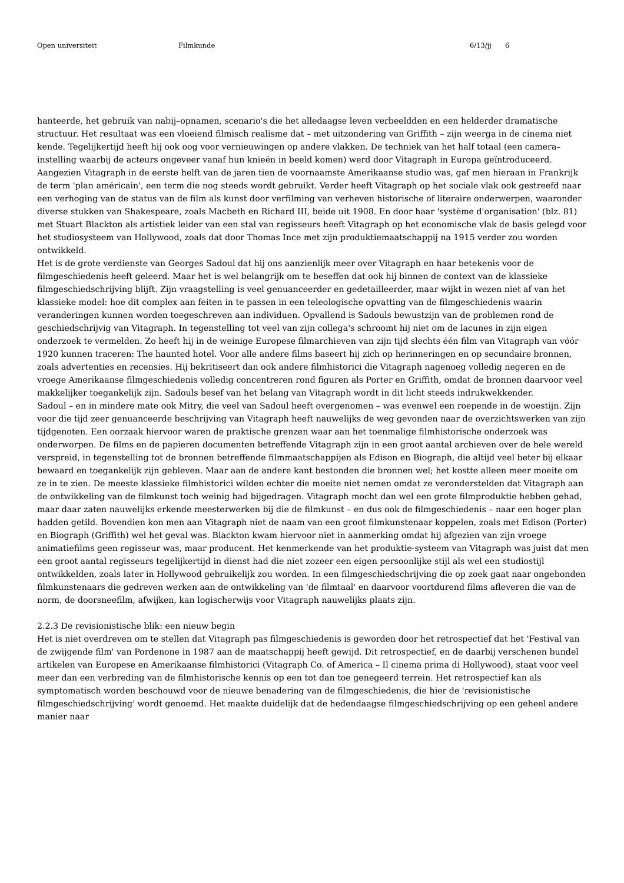Open universiteit Filmkunde 6/13/jj 6
hanteerde, het gebruik van nabij–opnamen, scenario's die het alledaagse leven verbeeldden en een helderder dramatische structuur. Het resultaat was een vloeiend filmisch realisme dat – met uitzondering van Griffith – zijn weerga in de cinema niet kende. Tegelijkertijd heeft hij ook oog voor vernieuwingen op andere vlakken. De techniek van het half totaal (een camera–instelling waarbij de acteurs ongeveer vanaf hun knieën in beeld komen) werd door Vitagraph in Europa geïntroduceerd. Aangezien Vitagraph in de eerste helft van de jaren tien de voornaamste Amerikaanse studio was, gaf men hieraan in Frankrijk de term 'plan américain', een term die nog steeds wordt gebruikt. Verder heeft Vitagraph op het sociale vlak ook gestreefd naar een verhoging van de status van de film als kunst door verfilming van verheven historische of literaire onderwerpen, waaronder diverse stukken van Shakespeare, zoals Macbeth en Richard III, beide uit 1908. En door haar 'système d'organisation' (blz. 81) met Stuart Blackton als artistiek leider van een stal van regisseurs heeft Vitagraph op het economische vlak de basis gelegd voor het studiosysteem van Hollywood, zoals dat door Thomas Ince met zijn produktiemaatschappij na 1915 verder zou worden ontwikkeld.
Het is de grote verdienste van Georges Sadoul dat hij ons aanzienlijk meer over Vitagraph en haar betekenis voor de filmgeschiedenis heeft geleerd. Maar het is wel belangrijk om te beseffen dat ook hij binnen de context van de klassieke filmgeschiedschrijving blijft. Zijn vraagstelling is veel genuanceerder en gedetailleerder, maar wijkt in wezen niet af van het klassieke model: hoe dit complex aan feiten in te passen in een teleologische opvatting van de filmgeschiedenis waarin veranderingen kunnen worden toegeschreven aan individuen. Opvallend is Sadouls bewustzijn van de problemen rond de geschiedschrijvig van Vitagraph. In tegenstelling tot veel van zijn collega's schroomt hij niet om de lacunes in zijn eigen onderzoek te vermelden. Zo heeft hij in de weinige Europese filmarchieven van zijn tijd slechts één film van Vitagraph van vóór 1920 kunnen traceren: The haunted hotel. Voor alle andere films baseert hij zich op herinneringen en op secundaire bronnen, zoals advertenties en recensies. Hij bekritiseert dan ook andere filmhistorici die Vitagraph nagenoeg volledig negeren en de vroege Amerikaanse filmgeschiedenis volledig concentreren rond figuren als Porter en Griffith, omdat de bronnen daarvoor veel makkelijker toegankelijk zijn. Sadouls besef van het belang van Vitagraph wordt in dit licht steeds indrukwekkender.
Sadoul – en in mindere mate ook Mitry, die veel van Sadoul heeft overgenomen – was evenwel een roepende in de woestijn. Zijn voor die tijd zeer genuanceerde beschrijving van Vitagraph heeft nauwelijks de weg gevonden naar de overzichtswerken van zijn tijdgenoten. Een oorzaak hiervoor waren de praktische grenzen waar aan het toenmalige filmhistorische onderzoek was onderworpen. De films en de papieren documenten betreffende Vitagraph zijn in een groot aantal archieven over de hele wereld verspreid, in tegenstelling tot de bronnen betreffende filmmaatschappijen als Edison en Biograph, die altijd veel beter bij elkaar bewaard en toegankelijk zijn gebleven. Maar aan de andere kant bestonden die bronnen wel; het kostte alleen meer moeite om ze in te zien. De meeste klassieke filmhistorici wilden echter die moeite niet nemen omdat ze veronderstelden dat Vitagraph aan de ontwikkeling van de filmkunst toch weinig had bijgedragen. Vitagraph mocht dan wel een grote filmproduktie hebben gehad, maar daar zaten nauwelijks erkende meesterwerken bij die de filmkunst – en dus ook de filmgeschiedenis – naar een hoger plan hadden getild. Bovendien kon men aan Vitagraph niet de naam van een groot filmkunstenaar koppelen, zoals met Edison (Porter) en Biograph (Griffith) wel het geval was. Blackton kwam hiervoor niet in aanmerking omdat hij afgezien van zijn vroege animatiefilms geen regisseur was, maar producent. Het kenmerkende van het produktie-systeem van Vitagraph was juist dat men een groot aantal regisseurs tegelijkertijd in dienst had die niet zozeer een eigen persoonlijke stijl als wel een studiostijl ontwikkelden, zoals later in Hollywood gebruikelijk zou worden. In een filmgeschiedschrijving die op zoek gaat naar ongebonden filmkunstenaars die gedreven werken aan de ontwikkeling van 'de filmtaal' en daarvoor voortdurend films afleveren die van de norm, de doorsneefilm, afwijken, kan logischerwijs voor Vitagraph nauwelijks plaats zijn.
2.2.3 De revisionistische blik: een nieuw begin
Het is niet overdreven om te stellen dat Vitagraph pas filmgeschiedenis is geworden door het retrospectief dat het 'Festival van de zwijgende film' van Pordenone in 1987 aan de maatschappij heeft gewijd. Dit retrospectief, en de daarbij verschenen bundel artikelen van Europese en Amerikaanse filmhistorici (Vitagraph Co. of America – Il cinema prima di Hollywood), staat voor veel meer dan een verbreding van de filmhistorische kennis op een tot dan toe genegeerd terrein. Het retrospectief kan als symptomatisch worden beschouwd voor de nieuwe benadering van de filmgeschiedenis, die hier de 'revisionistische filmgeschiedschrijving' wordt genoemd. Het maakte duidelijk dat de hedendaagse filmgeschiedschrijving op een geheel andere manier naar